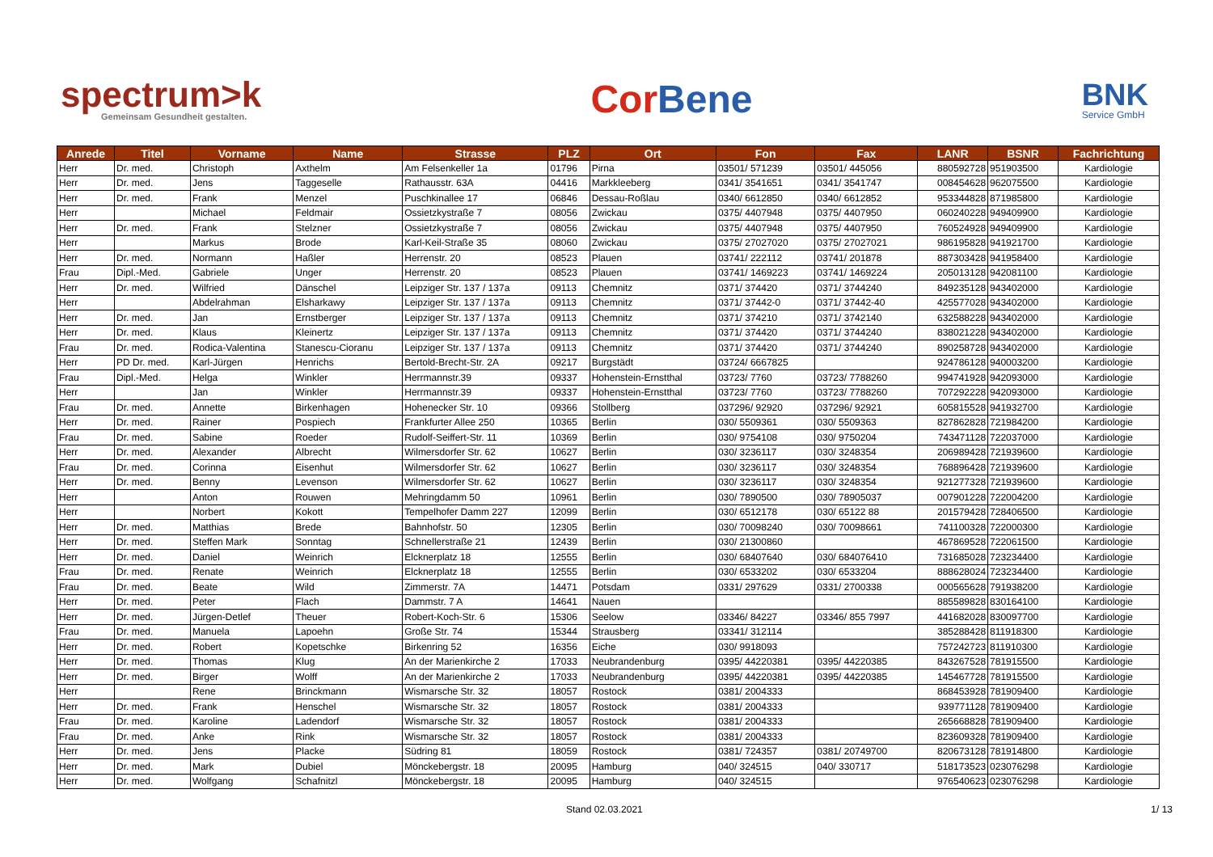spectrum>k
Gemeinsam Gesundheit gestalten.
Cor Bene
BNK
Service GmbH
| Anrede | Titel | Vorname | Name | Strasse | PLZ | Ort | Fon | Fax | LANR | BSNR | Fachrichtung |
| --- | --- | --- | --- | --- | --- | --- | --- | --- | --- | --- | --- |
| Herr | Dr. med. | Christoph | Axthelm | Am Felsenkeller 1a | 01796 | Pirna | 03501/ 571239 | 03501/ 445056 | 880592728 | 951903500 | Kardiologie |
| Herr | Dr. med. | Jens | Taggeselle | Rathausstr. 63A | 04416 | Markkleeberg | 0341/ 3541651 | 0341/ 3541747 | 008454628 | 962075500 | Kardiologie |
| Herr | Dr. med. | Frank | Menzel | Puschkinallee 17 | 06846 | Dessau-Roßlau | 0340/ 6612850 | 0340/ 6612852 | 953344828 | 871985800 | Kardiologie |
| Herr | | Michael | Feldmair | Ossietzkystraße 7 | 08056 | Zwickau | 0375/ 4407948 | 0375/ 4407950 | 060240228 | 949409900 | Kardiologie |
| Herr | Dr. med. | Frank | Stelzner | Ossietzkystraße 7 | 08056 | Zwickau | 0375/ 4407948 | 0375/ 4407950 | 760524928 | 949409900 | Kardiologie |
| Herr | | Markus | Brode | Karl-Keil-Straße 35 | 08060 | Zwickau | 0375/ 27027020 | 0375/ 27027021 | 986195828 | 941921700 | Kardiologie |
| Herr | Dr. med. | Normann | Haßler | Herrenstr. 20 | 08523 | Plauen | 03741/ 222112 | 03741/ 201878 | 887303428 | 941958400 | Kardiologie |
| Frau | Dipl.-Med. | Gabriele | Unger | Herrenstr. 20 | 08523 | Plauen | 03741/ 1469223 | 03741/ 1469224 | 205013128 | 942081100 | Kardiologie |
| Herr | Dr. med. | Wilfried | Dänschel | Leipziger Str. 137 / 137a | 09113 | Chemnitz | 0371/ 374420 | 0371/ 3744240 | 849235128 | 943402000 | Kardiologie |
| Herr | | Abdelrahman | Elsharkawy | Leipziger Str. 137 / 137a | 09113 | Chemnitz | 0371/ 37442-0 | 0371/ 37442-40 | 425577028 | 943402000 | Kardiologie |
| Herr | Dr. med. | Jan | Ernstberger | Leipziger Str. 137 / 137a | 09113 | Chemnitz | 0371/ 374210 | 0371/ 3742140 | 632588228 | 943402000 | Kardiologie |
| Herr | Dr. med. | Klaus | Kleinertz | Leipziger Str. 137 / 137a | 09113 | Chemnitz | 0371/ 374420 | 0371/ 3744240 | 838021228 | 943402000 | Kardiologie |
| Frau | Dr. med. | Rodica-Valentina | Stanescu-Cioranu | Leipziger Str. 137 / 137a | 09113 | Chemnitz | 0371/ 374420 | 0371/ 3744240 | 890258728 | 943402000 | Kardiologie |
| Herr | PD Dr. med. | Karl-Jürgen | Henrichs | Bertold-Brecht-Str. 2A | 09217 | Burgstädt | 03724/ 6667825 | | 924786128 | 940003200 | Kardiologie |
| Frau | Dipl.-Med. | Helga | Winkler | Herrmannstr.39 | 09337 | Hohenstein-Ernstthal | 03723/ 7760 | 03723/ 7788260 | 994741928 | 942093000 | Kardiologie |
| Herr | | Jan | Winkler | Herrmannstr.39 | 09337 | Hohenstein-Ernstthal | 03723/ 7760 | 03723/ 7788260 | 707292228 | 942093000 | Kardiologie |
| Frau | Dr. med. | Annette | Birkenhagen | Hohenecker Str. 10 | 09366 | Stollberg | 037296/ 92920 | 037296/ 92921 | 605815528 | 941932700 | Kardiologie |
| Herr | Dr. med. | Rainer | Pospiech | Frankfurter Allee 250 | 10365 | Berlin | 030/ 5509361 | 030/ 5509363 | 827862828 | 721984200 | Kardiologie |
| Frau | Dr. med. | Sabine | Roeder | Rudolf-Seiffert-Str. 11 | 10369 | Berlin | 030/ 9754108 | 030/ 9750204 | 743471128 | 722037000 | Kardiologie |
| Herr | Dr. med. | Alexander | Albrecht | Wilmersdorfer Str. 62 | 10627 | Berlin | 030/ 3236117 | 030/ 3248354 | 206989428 | 721939600 | Kardiologie |
| Frau | Dr. med. | Corinna | Eisenhut | Wilmersdorfer Str. 62 | 10627 | Berlin | 030/ 3236117 | 030/ 3248354 | 768896428 | 721939600 | Kardiologie |
| Herr | Dr. med. | Benny | Levenson | Wilmersdorfer Str. 62 | 10627 | Berlin | 030/ 3236117 | 030/ 3248354 | 921277328 | 721939600 | Kardiologie |
| Herr | | Anton | Rouwen | Mehringdamm 50 | 10961 | Berlin | 030/ 7890500 | 030/ 78905037 | 007901228 | 722004200 | Kardiologie |
| Herr | | Norbert | Kokott | Tempelhofer Damm 227 | 12099 | Berlin | 030/ 6512178 | 030/ 65122 88 | 201579428 | 728406500 | Kardiologie |
| Herr | Dr. med. | Matthias | Brede | Bahnhofstr. 50 | 12305 | Berlin | 030/ 70098240 | 030/ 70098661 | 741100328 | 722000300 | Kardiologie |
| Herr | Dr. med. | Steffen Mark | Sonntag | Schnellerstraße 21 | 12439 | Berlin | 030/ 21300860 | | 467869528 | 722061500 | Kardiologie |
| Herr | Dr. med. | Daniel | Weinrich | Elcknerplatz 18 | 12555 | Berlin | 030/ 68407640 | 030/ 684076410 | 731685028 | 723234400 | Kardiologie |
| Frau | Dr. med. | Renate | Weinrich | Elcknerplatz 18 | 12555 | Berlin | 030/ 6533202 | 030/ 6533204 | 888628024 | 723234400 | Kardiologie |
| Frau | Dr. med. | Beate | Wild | Zimmerstr. 7A | 14471 | Potsdam | 0331/ 297629 | 0331/ 2700338 | 000565628 | 791938200 | Kardiologie |
| Herr | Dr. med. | Peter | Flach | Dammstr. 7 A | 14641 | Nauen | | | 885589828 | 830164100 | Kardiologie |
| Herr | Dr. med. | Jürgen-Detlef | Theuer | Robert-Koch-Str. 6 | 15306 | Seelow | 03346/ 84227 | 03346/ 855 7997 | 441682028 | 830097700 | Kardiologie |
| Frau | Dr. med. | Manuela | Lapoehn | Große Str. 74 | 15344 | Strausberg | 03341/ 312114 | | 385288428 | 811918300 | Kardiologie |
| Herr | Dr. med. | Robert | Kopetschke | Birkenring 52 | 16356 | Eiche | 030/ 9918093 | | 757242723 | 811910300 | Kardiologie |
| Herr | Dr. med. | Thomas | Klug | An der Marienkirche 2 | 17033 | Neubrandenburg | 0395/ 44220381 | 0395/ 44220385 | 843267528 | 781915500 | Kardiologie |
| Herr | Dr. med. | Birger | Wolff | An der Marienkirche 2 | 17033 | Neubrandenburg | 0395/ 44220381 | 0395/ 44220385 | 145467728 | 781915500 | Kardiologie |
| Herr | | Rene | Brinckmann | Wismarsche Str. 32 | 18057 | Rostock | 0381/ 2004333 | | 868453928 | 781909400 | Kardiologie |
| Herr | Dr. med. | Frank | Henschel | Wismarsche Str. 32 | 18057 | Rostock | 0381/ 2004333 | | 939771128 | 781909400 | Kardiologie |
| Frau | Dr. med. | Karoline | Ladendorf | Wismarsche Str. 32 | 18057 | Rostock | 0381/ 2004333 | | 265668828 | 781909400 | Kardiologie |
| Frau | Dr. med. | Anke | Rink | Wismarsche Str. 32 | 18057 | Rostock | 0381/ 2004333 | | 823609328 | 781909400 | Kardiologie |
| Herr | Dr. med. | Jens | Placke | Südring 81 | 18059 | Rostock | 0381/ 724357 | 0381/ 20749700 | 820673128 | 781914800 | Kardiologie |
| Herr | Dr. med. | Mark | Dubiel | Mönckebergstr. 18 | 20095 | Hamburg | 040/ 324515 | 040/ 330717 | 518173523 | 023076298 | Kardiologie |
| Herr | Dr. med. | Wolfgang | Schafnitzl | Mönckebergstr. 18 | 20095 | Hamburg | 040/ 324515 | | 976540623 | 023076298 | Kardiologie |
Stand 02.03.2021 1/ 13